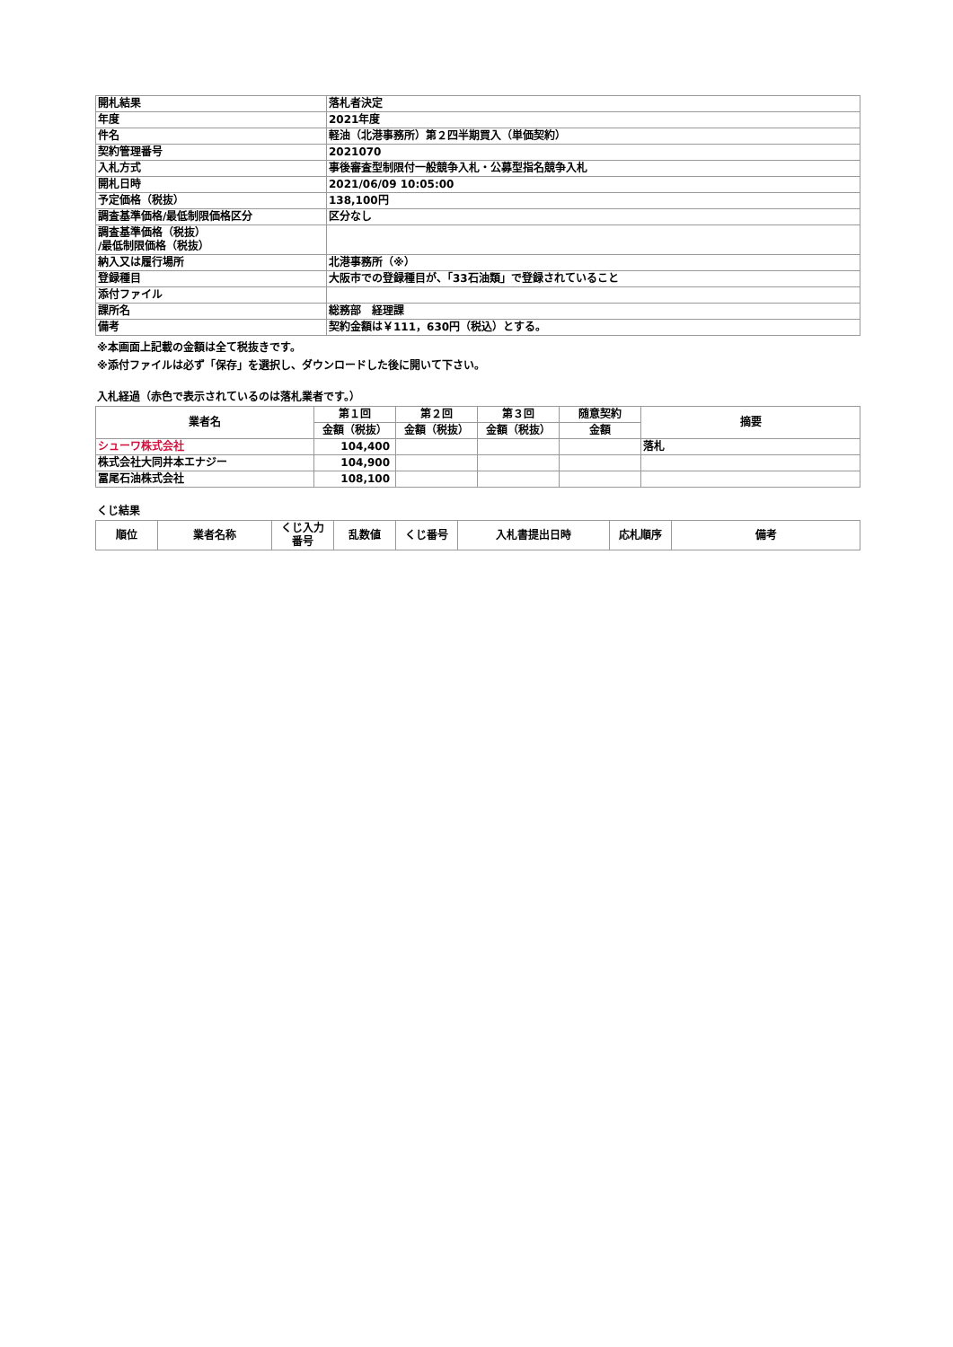| 開札結果 | 落札者決定 |
| 年度 | 2021年度 |
| 件名 | 軽油（北港事務所）第２四半期買入（単価契約） |
| 契約管理番号 | 2021070 |
| 入札方式 | 事後審査型制限付一般競争入札・公募型指名競争入札 |
| 開札日時 | 2021/06/09 10:05:00 |
| 予定価格（税抜） | 138,100円 |
| 調査基準価格/最低制限価格区分 | 区分なし |
| 調査基準価格（税抜） /最低制限価格（税抜） | |
| 納入又は履行場所 | 北港事務所（※） |
| 登録種目 | 大阪市での登録種目が、「33石油類」で登録されていること |
| 添付ファイル | |
| 課所名 | 総務部 経理課 |
| 備考 | 契約金額は￥111，630円（税込）とする。 |
※本画面上記載の金額は全て税抜きです。
※添付ファイルは必ず「保存」を選択し、ダウンロードした後に開いて下さい。
入札経過（赤色で表示されているのは落札業者です。）
| 業者名 | 第１回 | 第２回 | 第３回 | 随意契約 | 摘要 |
| --- | --- | --- | --- | --- | --- |
| | 金額（税抜） | 金額（税抜） | 金額（税抜） | 金額 | |
| シューワ株式会社 | 104,400 | | | | 落札 |
| 株式会社大同井本エナジー | 104,900 | | | | |
| 冨尾石油株式会社 | 108,100 | | | | |
くじ結果
| 順位 | 業者名称 | くじ入力 番号 | 乱数値 | くじ番号 | 入札書提出日時 | 応札順序 | 備考 |
| --- | --- | --- | --- | --- | --- | --- | --- |